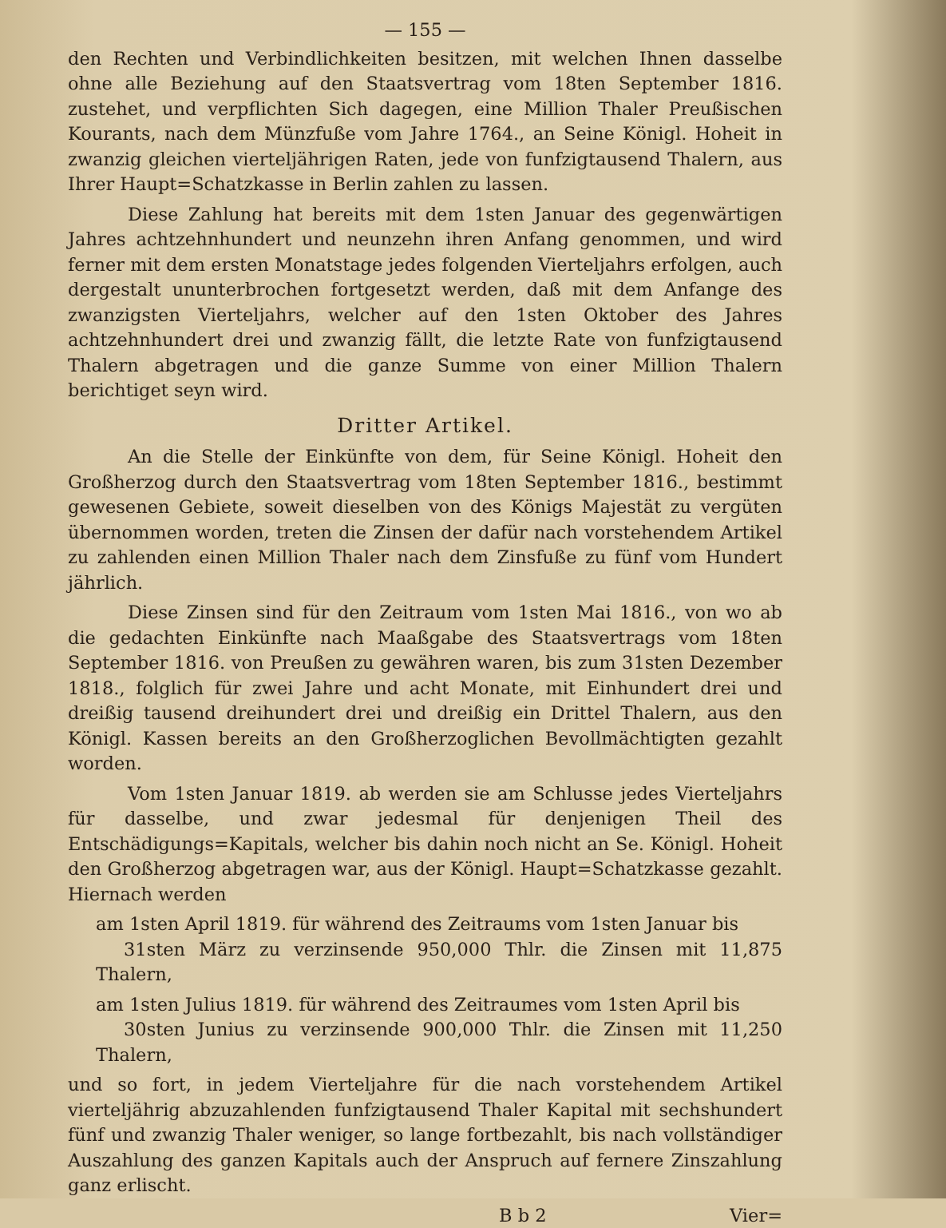— 155 —
den Rechten und Verbindlichkeiten besitzen, mit welchen Ihnen dasselbe ohne alle Beziehung auf den Staatsvertrag vom 18ten September 1816. zustehet, und verpflichten Sich dagegen, eine Million Thaler Preußischen Kourants, nach dem Münzfuße vom Jahre 1764., an Seine Königl. Hoheit in zwanzig gleichen vierteljährigen Raten, jede von funfzigtausend Thalern, aus Ihrer Haupt=Schatzkasse in Berlin zahlen zu lassen.
Diese Zahlung hat bereits mit dem 1sten Januar des gegenwärtigen Jahres achtzehnhundert und neunzehn ihren Anfang genommen, und wird ferner mit dem ersten Monatstage jedes folgenden Vierteljahrs erfolgen, auch dergestalt ununterbrochen fortgesetzt werden, daß mit dem Anfange des zwanzigsten Vierteljahrs, welcher auf den 1sten Oktober des Jahres achtzehnhundert drei und zwanzig fällt, die letzte Rate von funfzigtausend Thalern abgetragen und die ganze Summe von einer Million Thalern berichtiget seyn wird.
Dritter Artikel.
An die Stelle der Einkünfte von dem, für Seine Königl. Hoheit den Großherzog durch den Staatsvertrag vom 18ten September 1816., bestimmt gewesenen Gebiete, soweit dieselben von des Königs Majestät zu vergüten übernommen worden, treten die Zinsen der dafür nach vorstehendem Artikel zu zahlenden einen Million Thaler nach dem Zinsfuße zu fünf vom Hundert jährlich.
Diese Zinsen sind für den Zeitraum vom 1sten Mai 1816., von wo ab die gedachten Einkünfte nach Maaßgabe des Staatsvertrags vom 18ten September 1816. von Preußen zu gewähren waren, bis zum 31sten Dezember 1818., folglich für zwei Jahre und acht Monate, mit Einhundert drei und dreißig tausend dreihundert drei und dreißig ein Drittel Thalern, aus den Königl. Kassen bereits an den Großherzoglichen Bevollmächtigten gezahlt worden.
Vom 1sten Januar 1819. ab werden sie am Schlusse jedes Vierteljahrs für dasselbe, und zwar jedesmal für denjenigen Theil des Entschädigungs=Kapitals, welcher bis dahin noch nicht an Se. Königl. Hoheit den Großherzog abgetragen war, aus der Königl. Haupt=Schatzkasse gezahlt. Hiernach werden
am 1sten April 1819. für während des Zeitraums vom 1sten Januar bis
31sten März zu verzinsende 950,000 Thlr. die Zinsen mit 11,875 Thalern,
am 1sten Julius 1819. für während des Zeitraumes vom 1sten April bis
30sten Junius zu verzinsende 900,000 Thlr. die Zinsen mit 11,250 Thalern,
und so fort, in jedem Vierteljahre für die nach vorstehendem Artikel vierteljährig abzuzahlenden funfzigtausend Thaler Kapital mit sechshundert fünf und zwanzig Thaler weniger, so lange fortbezahlt, bis nach vollständiger Auszahlung des ganzen Kapitals auch der Anspruch auf fernere Zinszahlung ganz erlischt.
B b 2 Vier=